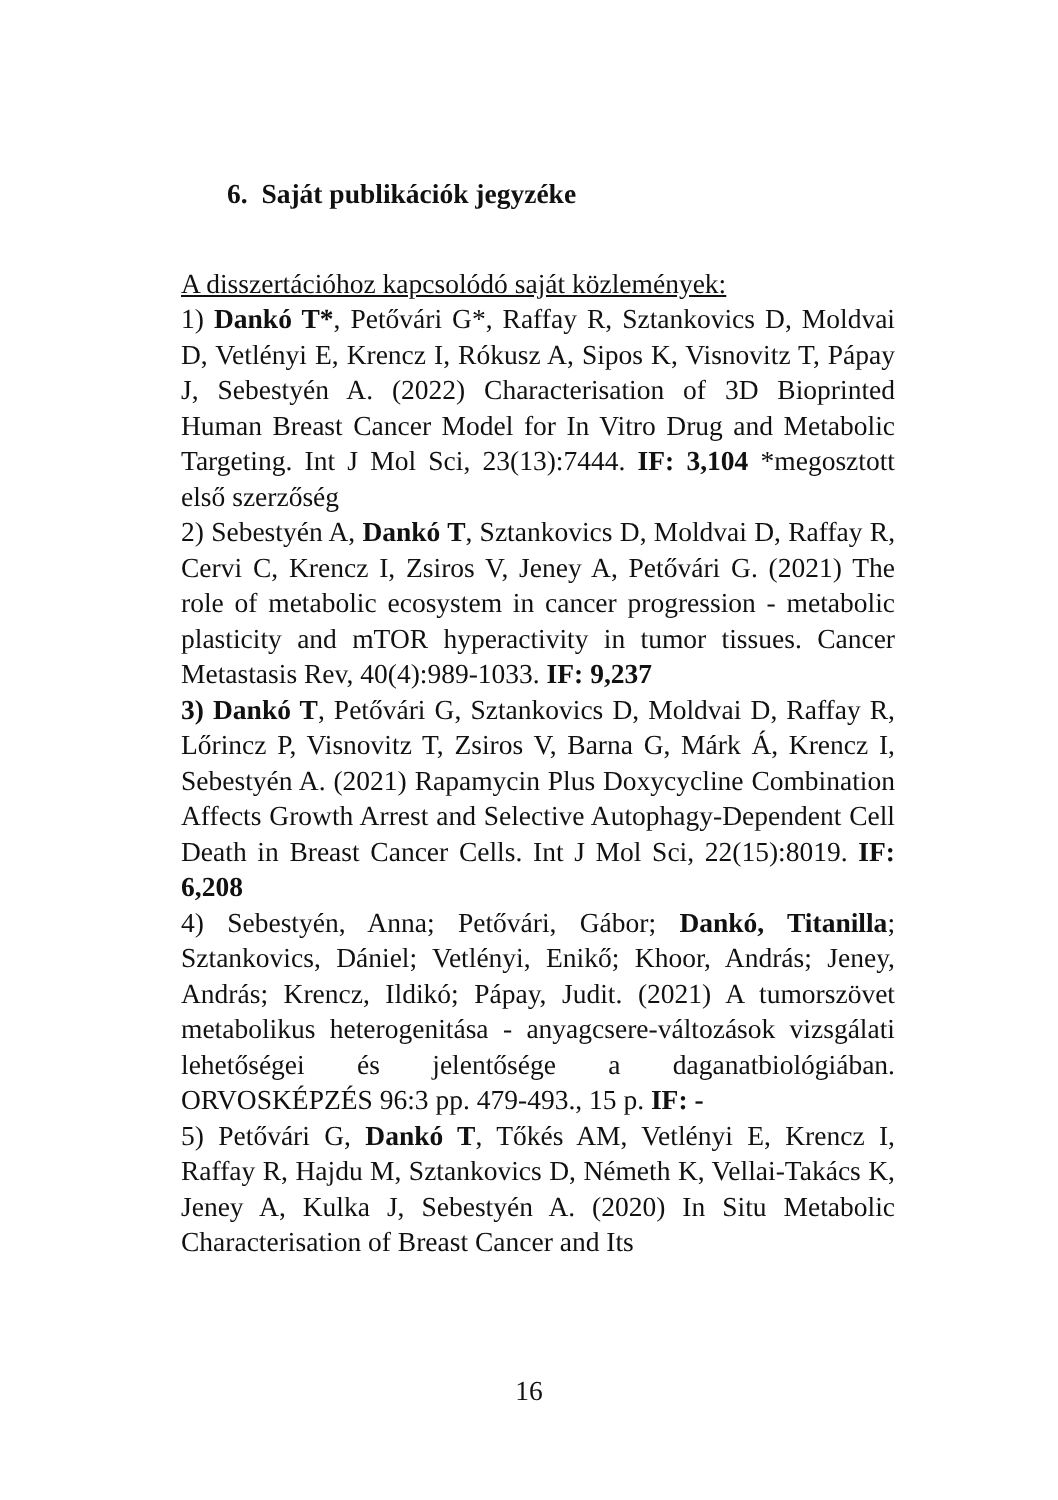6. Saját publikációk jegyzéke
A disszertációhoz kapcsolódó saját közlemények:
1) Dankó T*, Petővári G*, Raffay R, Sztankovics D, Moldvai D, Vetlényi E, Krencz I, Rókusz A, Sipos K, Visnovitz T, Pápay J, Sebestyén A. (2022) Characterisation of 3D Bioprinted Human Breast Cancer Model for In Vitro Drug and Metabolic Targeting. Int J Mol Sci, 23(13):7444. IF: 3,104 *megosztott első szerzőség
2) Sebestyén A, Dankó T, Sztankovics D, Moldvai D, Raffay R, Cervi C, Krencz I, Zsiros V, Jeney A, Petővári G. (2021) The role of metabolic ecosystem in cancer progression - metabolic plasticity and mTOR hyperactivity in tumor tissues. Cancer Metastasis Rev, 40(4):989-1033. IF: 9,237
3) Dankó T, Petővári G, Sztankovics D, Moldvai D, Raffay R, Lőrincz P, Visnovitz T, Zsiros V, Barna G, Márk Á, Krencz I, Sebestyén A. (2021) Rapamycin Plus Doxycycline Combination Affects Growth Arrest and Selective Autophagy-Dependent Cell Death in Breast Cancer Cells. Int J Mol Sci, 22(15):8019. IF: 6,208
4) Sebestyén, Anna; Petővári, Gábor; Dankó, Titanilla; Sztankovics, Dániel; Vetlényi, Enikő; Khoor, András; Jeney, András; Krencz, Ildikó; Pápay, Judit. (2021) A tumorszövet metabolikus heterogenitása - anyagcsere-változások vizsgálati lehetőségei és jelentősége a daganatbiológiában. ORVOSKÉPZÉS 96:3 pp. 479-493., 15 p. IF: -
5) Petővári G, Dankó T, Tőkés AM, Vetlényi E, Krencz I, Raffay R, Hajdu M, Sztankovics D, Németh K, Vellai-Takács K, Jeney A, Kulka J, Sebestyén A. (2020) In Situ Metabolic Characterisation of Breast Cancer and Its
16